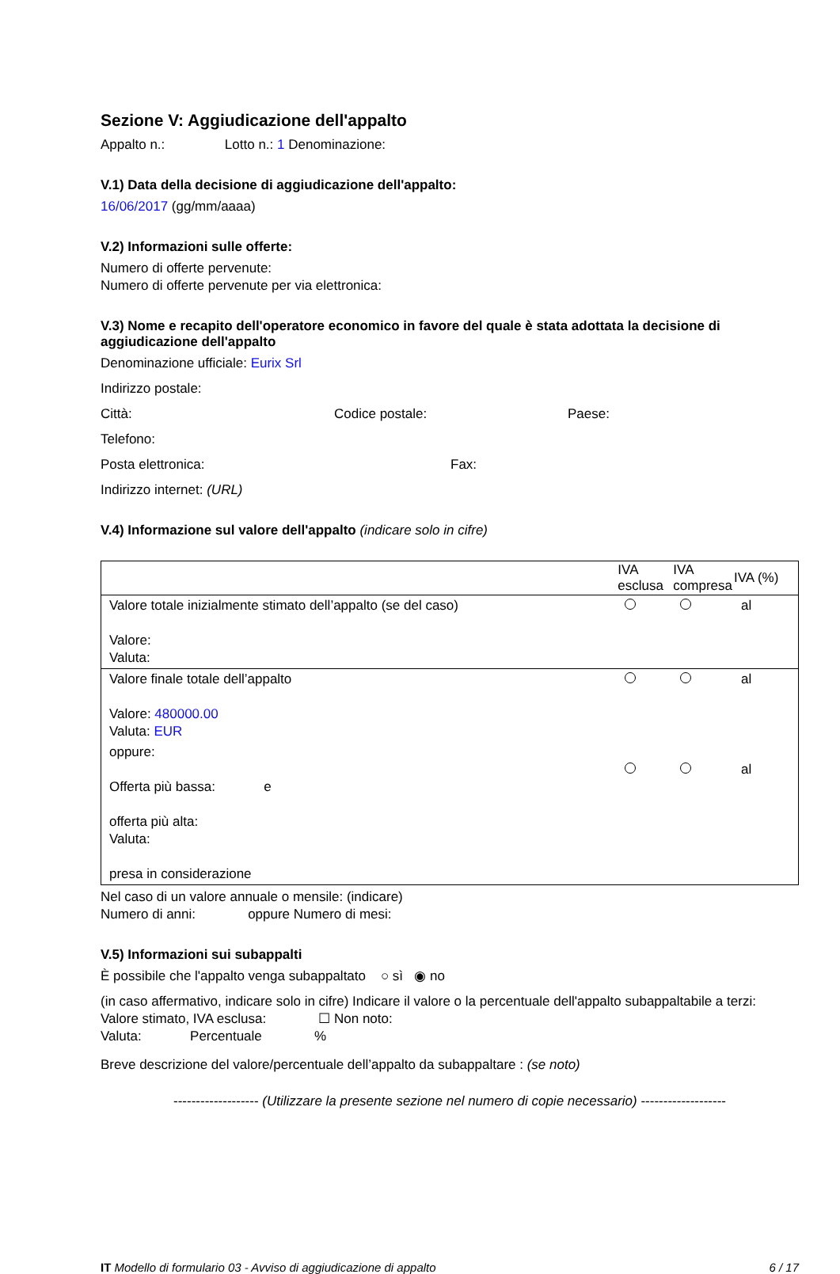Sezione V: Aggiudicazione dell'appalto
Appalto n.: Lotto n.: 1 Denominazione:
V.1) Data della decisione di aggiudicazione dell'appalto:
16/06/2017 (gg/mm/aaaa)
V.2) Informazioni sulle offerte:
Numero di offerte pervenute:
Numero di offerte pervenute per via elettronica:
V.3) Nome e recapito dell'operatore economico in favore del quale è stata adottata la decisione di aggiudicazione dell'appalto
Denominazione ufficiale: Eurix Srl
Indirizzo postale:
Città: Codice postale: Paese:
Telefono:
Posta elettronica: Fax:
Indirizzo internet: (URL)
V.4) Informazione sul valore dell'appalto (indicare solo in cifre)
| | IVA esclusa | IVA compresa | IVA (%) |
| --- | --- | --- | --- |
| Valore totale inizialmente stimato dell’appalto (se del caso) Valore: Valuta: | | | al |
| Valore finale totale dell’appalto Valore: 480000.00 Valuta: EUR | | | al |
| oppure: Offerta più bassa: e offerta più alta: Valuta: presa in considerazione | | | al |
Nel caso di un valore annuale o mensile: (indicare)
Numero di anni: oppure Numero di mesi:
V.5) Informazioni sui subappalti
È possibile che l'appalto venga subappaltato ○ sì ◉ no
(in caso affermativo, indicare solo in cifre) Indicare il valore o la percentuale dell'appalto subappaltabile a terzi:
Valore stimato, IVA esclusa: ☐ Non noto:
Valuta: Percentuale %
Breve descrizione del valore/percentuale dell’appalto da subappaltare : (se noto)
------------------- (Utilizzare la presente sezione nel numero di copie necessario) -------------------
IT Modello di formulario 03 - Avviso di aggiudicazione di appalto 6 / 17